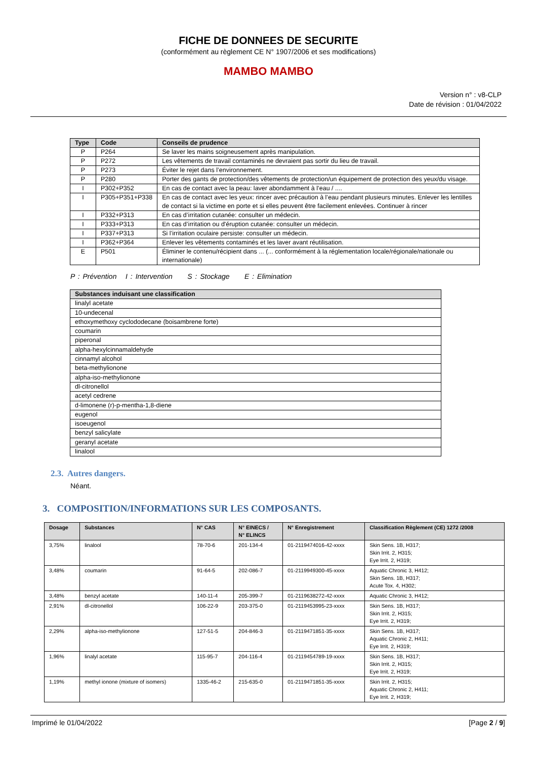FICHE DE DONNEES DE SECURITE
(conformément au règlement CE N° 1907/2006 et ses modifications)
MAMBO MAMBO
Version n° : v8-CLP
Date de révision : 01/04/2022
| Type | Code | Conseils de prudence |
| --- | --- | --- |
| P | P264 | Se laver les mains soigneusement après manipulation. |
| P | P272 | Les vêtements de travail contaminés ne devraient pas sortir du lieu de travail. |
| P | P273 | Éviter le rejet dans l’environnement. |
| P | P280 | Porter des gants de protection/des vêtements de protection/un équipement de protection des yeux/du visage. |
| I | P302+P352 | En cas de contact avec la peau: laver abondamment à l’eau / .... |
| I | P305+P351+P338 | En cas de contact avec les yeux: rincer avec précaution à l’eau pendant plusieurs minutes. Enlever les lentilles de contact si la victime en porte et si elles peuvent être facilement enlevées. Continuer à rincer |
| I | P332+P313 | En cas d’irritation cutanée: consulter un médecin. |
| I | P333+P313 | En cas d’irritation ou d'éruption cutanée: consulter un médecin. |
| I | P337+P313 | Si l’irritation oculaire persiste: consulter un médecin. |
| I | P362+P364 | Enlever les vêtements contaminés et les laver avant réutilisation. |
| E | P501 | Éliminer le contenu/récipient dans ... (... conformément à la réglementation locale/régionale/nationale ou internationale) |
P : Prévention I : Intervention S : Stockage E : Elimination
| Substances induisant une classification |
| --- |
| linalyl acetate |
| 10-undecenal |
| ethoxymethoxy cyclododecane (boisambrene forte) |
| coumarin |
| piperonal |
| alpha-hexylcinnamaldehyde |
| cinnamyl alcohol |
| beta-methylionone |
| alpha-iso-methylionone |
| dl-citronellol |
| acetyl cedrene |
| d-limonene (r)-p-mentha-1,8-diene |
| eugenol |
| isoeugenol |
| benzyl salicylate |
| geranyl acetate |
| linalool |
2.3. Autres dangers.
Néant.
3. COMPOSITION/INFORMATIONS SUR LES COMPOSANTS.
| Dosage | Substances | N° CAS | N° EINECS / N° ELINCS | N° Enregistrement | Classification Règlement (CE) 1272 /2008 |
| --- | --- | --- | --- | --- | --- |
| 3,75% | linalool | 78-70-6 | 201-134-4 | 01-2119474016-42-xxxx | Skin Sens. 1B, H317; Skin Irrit. 2, H315; Eye Irrit. 2, H319; |
| 3,48% | coumarin | 91-64-5 | 202-086-7 | 01-2119949300-45-xxxx | Aquatic Chronic 3, H412; Skin Sens. 1B, H317; Acute Tox. 4, H302; |
| 3,48% | benzyl acetate | 140-11-4 | 205-399-7 | 01-2119638272-42-xxxx | Aquatic Chronic 3, H412; |
| 2,91% | dl-citronellol | 106-22-9 | 203-375-0 | 01-2119453995-23-xxxx | Skin Sens. 1B, H317; Skin Irrit. 2, H315; Eye Irrit. 2, H319; |
| 2,29% | alpha-iso-methylionone | 127-51-5 | 204-846-3 | 01-2119471851-35-xxxx | Skin Sens. 1B, H317; Aquatic Chronic 2, H411; Eye Irrit. 2, H319; |
| 1,96% | linalyl acetate | 115-95-7 | 204-116-4 | 01-2119454789-19-xxxx | Skin Sens. 1B, H317; Skin Irrit. 2, H315; Eye Irrit. 2, H319; |
| 1,19% | methyl ionone (mixture of isomers) | 1335-46-2 | 215-635-0 | 01-2119471851-35-xxxx | Skin Irrit. 2, H315; Aquatic Chronic 2, H411; Eye Irrit. 2, H319; |
Imprimé le 01/04/2022 [Page 2 / 9]